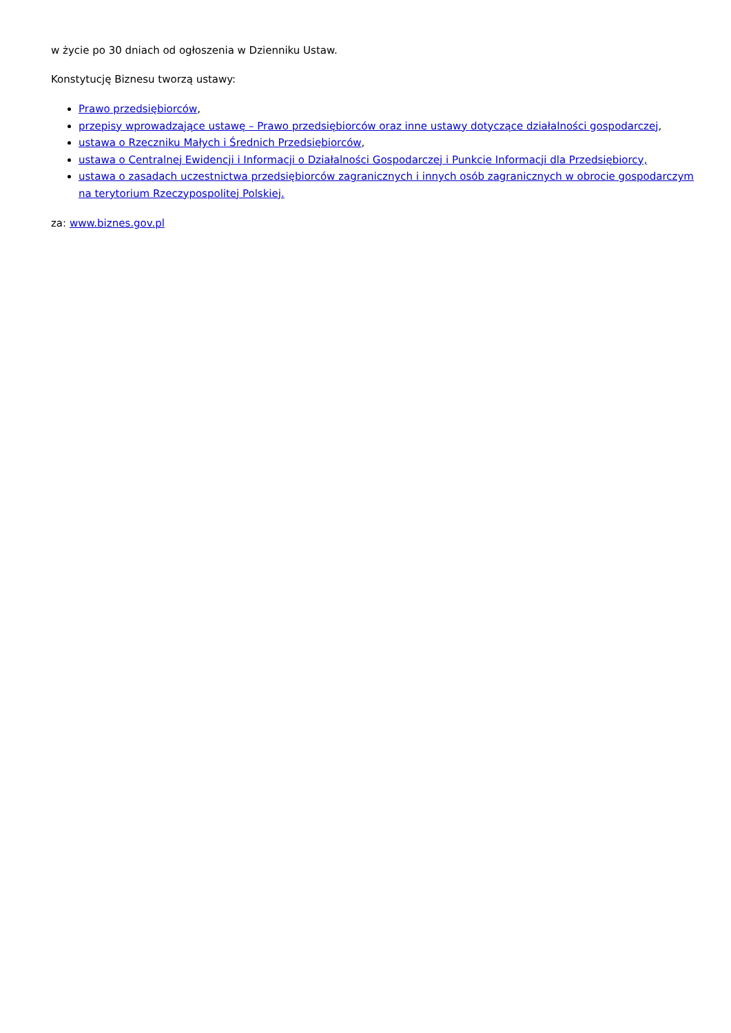w życie po 30 dniach od ogłoszenia w Dzienniku Ustaw.
Konstytucję Biznesu tworzą ustawy:
Prawo przedsiębiorców,
przepisy wprowadzające ustawę – Prawo przedsiębiorców oraz inne ustawy dotyczące działalności gospodarczej,
ustawa o Rzeczniku Małych i Średnich Przedsiębiorców,
ustawa o Centralnej Ewidencji i Informacji o Działalności Gospodarczej i Punkcie Informacji dla Przedsiębiorcy,
ustawa o zasadach uczestnictwa przedsiębiorców zagranicznych i innych osób zagranicznych w obrocie gospodarczym na terytorium Rzeczypospolitej Polskiej.
za: www.biznes.gov.pl